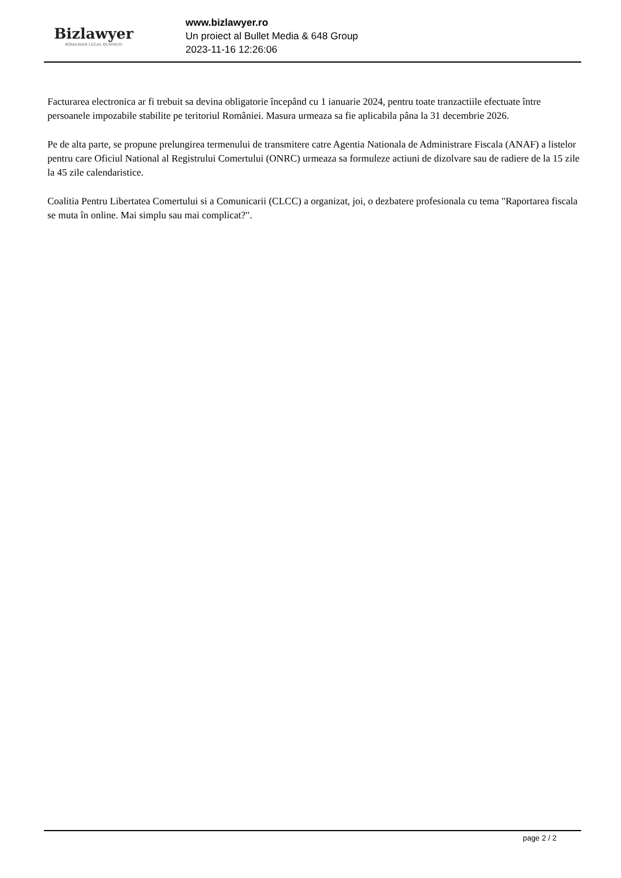Bizlawyer
ROMANIAN LEGAL BUSINESS
www.bizlawyer.ro
Un proiect al Bullet Media & 648 Group
2023-11-16 12:26:06
Facturarea electronica ar fi trebuit sa devina obligatorie începând cu 1 ianuarie 2024, pentru toate tranzactiile efectuate între persoanele impozabile stabilite pe teritoriul României. Masura urmeaza sa fie aplicabila pâna la 31 decembrie 2026.
Pe de alta parte, se propune prelungirea termenului de transmitere catre Agentia Nationala de Administrare Fiscala (ANAF) a listelor pentru care Oficiul National al Registrului Comertului (ONRC) urmeaza sa formuleze actiuni de dizolvare sau de radiere de la 15 zile la 45 zile calendaristice.
Coalitia Pentru Libertatea Comertului si a Comunicarii (CLCC) a organizat, joi, o dezbatere profesionala cu tema "Raportarea fiscala se muta în online. Mai simplu sau mai complicat?".
page 2 / 2